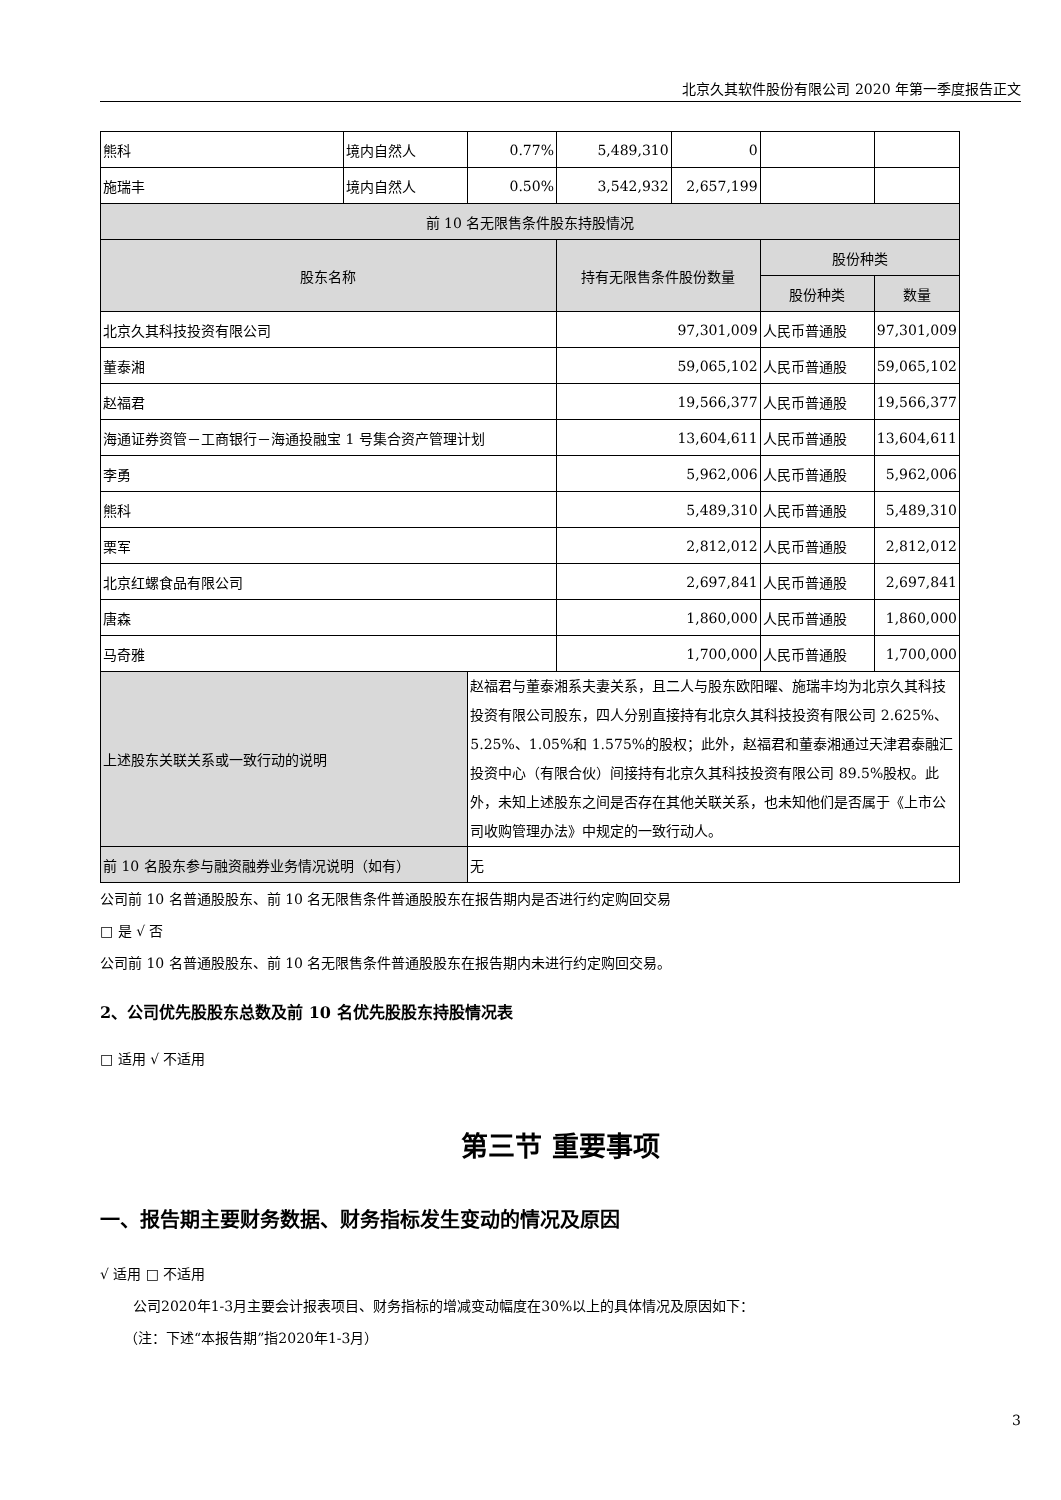北京久其软件股份有限公司 2020 年第一季度报告正文
| 熊科 | 境内自然人 | 0.77% | 5,489,310 | 0 | | |
| 施瑞丰 | 境内自然人 | 0.50% | 3,542,932 | 2,657,199 | | |
| 前 10 名无限售条件股东持股情况 | | | | | | |
| 股东名称 | | | 持有无限售条件股份数量 | | 股份种类 | |
| | | | | | 股份种类 | 数量 |
| 北京久其科技投资有限公司 | | | 97,301,009 | | 人民币普通股 | 97,301,009 |
| 董泰湘 | | | 59,065,102 | | 人民币普通股 | 59,065,102 |
| 赵福君 | | | 19,566,377 | | 人民币普通股 | 19,566,377 |
| 海通证券资管－工商银行－海通投融宝 1 号集合资产管理计划 | | | 13,604,611 | | 人民币普通股 | 13,604,611 |
| 李勇 | | | 5,962,006 | | 人民币普通股 | 5,962,006 |
| 熊科 | | | 5,489,310 | | 人民币普通股 | 5,489,310 |
| 栗军 | | | 2,812,012 | | 人民币普通股 | 2,812,012 |
| 北京红螺食品有限公司 | | | 2,697,841 | | 人民币普通股 | 2,697,841 |
| 唐森 | | | 1,860,000 | | 人民币普通股 | 1,860,000 |
| 马奇雅 | | | 1,700,000 | | 人民币普通股 | 1,700,000 |
| 上述股东关联关系或一致行动的说明 | | 赵福君与董泰湘系夫妻关系，且二人与股东欧阳曜、施瑞丰均为北京久其科技投资有限公司股东，四人分别直接持有北京久其科技投资有限公司 2.625%、5.25%、1.05%和 1.575%的股权；此外，赵福君和董泰湘通过天津君泰融汇投资中心（有限合伙）间接持有北京久其科技投资有限公司 89.5%股权。此外，未知上述股东之间是否存在其他关联关系，也未知他们是否属于《上市公司收购管理办法》中规定的一致行动人。 | | | | |
| 前 10 名股东参与融资融券业务情况说明（如有） | | 无 | | | | |
公司前 10 名普通股股东、前 10 名无限售条件普通股股东在报告期内是否进行约定购回交易
□ 是 √ 否
公司前 10 名普通股股东、前 10 名无限售条件普通股股东在报告期内未进行约定购回交易。
2、公司优先股股东总数及前 10 名优先股股东持股情况表
□ 适用 √ 不适用
第三节 重要事项
一、报告期主要财务数据、财务指标发生变动的情况及原因
√ 适用 □ 不适用
公司2020年1-3月主要会计报表项目、财务指标的增减变动幅度在30%以上的具体情况及原因如下：
（注：下述“本报告期”指2020年1-3月）
3